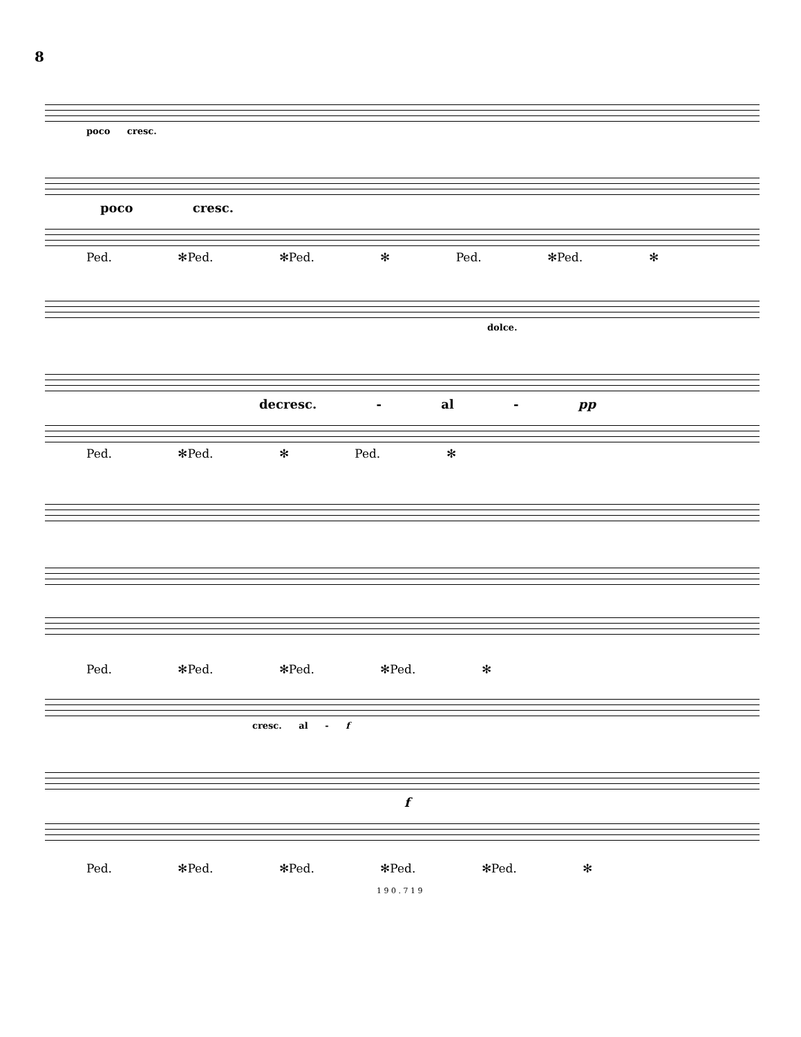8
poco cresc.
poco cresc.
Ped. ✻Ped. ✻Ped. ✻ Ped. ✻Ped. ✻
dolce.
decresc. - al - pp
Ped. ✻Ped. ✻ Ped. ✻
Ped. ✻Ped. ✻Ped. ✻Ped. ✻
cresc. al - f
f
Ped. ✻Ped. ✻Ped. ✻Ped. ✻Ped. ✻
1 9 0 . 7 1 9